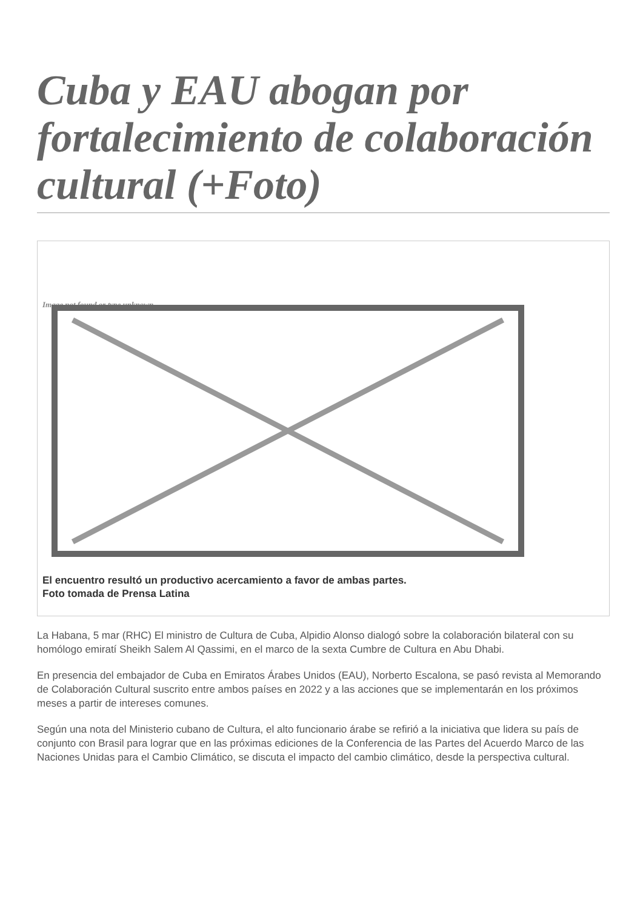Cuba y EAU abogan por fortalecimiento de colaboración cultural (+Foto)
Image not found or type unknown
El encuentro resultó un productivo acercamiento a favor de ambas partes.
Foto tomada de Prensa Latina
La Habana, 5 mar (RHC) El ministro de Cultura de Cuba, Alpidio Alonso dialogó sobre la colaboración bilateral con su homólogo emiratí Sheikh Salem Al Qassimi, en el marco de la sexta Cumbre de Cultura en Abu Dhabi.
En presencia del embajador de Cuba en Emiratos Árabes Unidos (EAU), Norberto Escalona, se pasó revista al Memorando de Colaboración Cultural suscrito entre ambos países en 2022 y a las acciones que se implementarán en los próximos meses a partir de intereses comunes.
Según una nota del Ministerio cubano de Cultura, el alto funcionario árabe se refirió a la iniciativa que lidera su país de conjunto con Brasil para lograr que en las próximas ediciones de la Conferencia de las Partes del Acuerdo Marco de las Naciones Unidas para el Cambio Climático, se discuta el impacto del cambio climático, desde la perspectiva cultural.